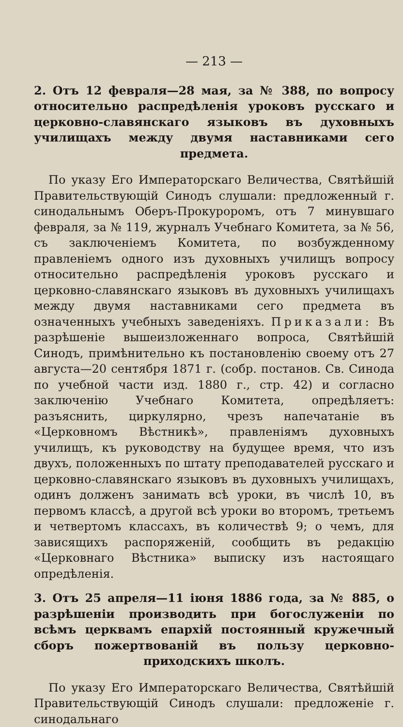— 213 —
2. Отъ 12 февраля—28 мая, за № 388, по вопросу относительно распредѣленія уроковъ русскаго и церковно-славянскаго языковъ въ духовныхъ училищахъ между двумя наставниками сего предмета.
По указу Его Императорскаго Величества, Святѣйшій Правительствующій Синодъ слушали: предложенный г. синодальнымъ Оберъ-Прокуроромъ, отъ 7 минувшаго февраля, за № 119, журналъ Учебнаго Комитета, за № 56, съ заключеніемъ Комитета, по возбужденному правленіемъ одного изъ духовныхъ училищъ вопросу относительно распредѣленія уроковъ русскаго и церковно-славянскаго языковъ въ духовныхъ училищахъ между двумя наставниками сего предмета въ означенныхъ учебныхъ заведеніяхъ. Приказали: Въ разрѣшеніе вышеизложеннаго вопроса, Святѣйшій Синодъ, примѣнительно къ постановленію своему отъ 27 августа—20 сентября 1871 г. (собр. постанов. Св. Синода по учебной части изд. 1880 г., стр. 42) и согласно заключенію Учебнаго Комитета, опредѣляетъ: разъяснить, циркулярно, чрезъ напечатаніе въ «Церковномъ Вѣстникѣ», правленіямъ духовныхъ училищъ, къ руководству на будущее время, что изъ двухъ, положенныхъ по штату преподавателей русскаго и церковно-славянскаго языковъ въ духовныхъ училищахъ, одинъ долженъ занимать всѣ уроки, въ числѣ 10, въ первомъ классѣ, а другой всѣ уроки во второмъ, третьемъ и четвертомъ классахъ, въ количествѣ 9; о чемъ, для зависящихъ распоряженій, сообщить въ редакцію «Церковнаго Вѣстника» выписку изъ настоящаго опредѣленія.
3. Отъ 25 апреля—11 іюня 1886 года, за № 885, о разрѣшеніи производить при богослуженіи по всѣмъ церквамъ епархій постоянный кружечный сборъ пожертвованій въ пользу церковно-приходскихъ школъ.
По указу Его Императорскаго Величества, Святѣйшій Правительствующій Синодъ слушали: предложеніе г. синодальнаго